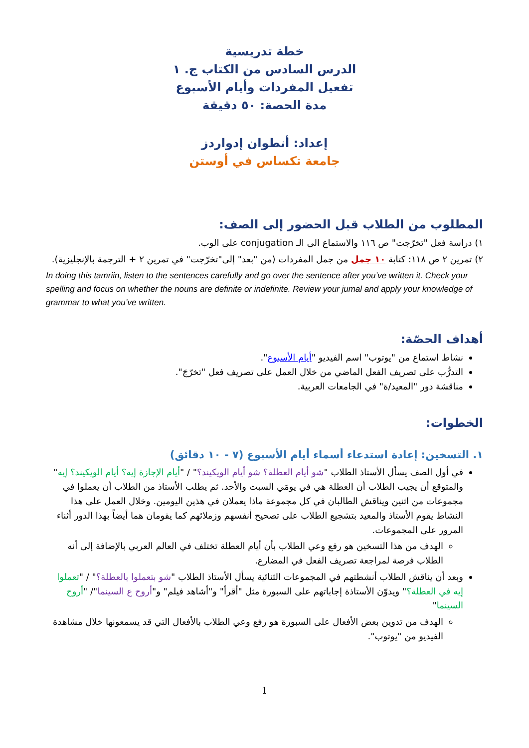خطة تدريسية
الدرس السادس من الكتاب ج. ١
تفعيل المفردات وأيام الأسبوع
مدة الحصة: ٥٠ دقيقة
إعداد: أنطوان إدواردز
جامعة تكساس في أوستن
المطلوب من الطلاب قبل الحضور إلى الصف:
١) دراسة فعل "تخرّجت" ص ١١٦ والاستماع الى الـ conjugation على الوب.
٢) تمرين ٢ ص ١١٨: كتابة ١٠ جمل من جمل المفردات (من "بعد" إلى"تخرّجت" في تمرين ٢ + الترجمة بالإنجليزية).
In doing this tamriin, listen to the sentences carefully and go over the sentence after you’ve written it. Check your spelling and focus on whether the nouns are definite or indefinite. Review your jumal and apply your knowledge of grammar to what you’ve written.
أهداف الحصّة:
نشاط استماع من "يوتوب" اسم الفيديو "أيام الأسبوع".
التدرُّب على تصريف الفعل الماضي من خلال العمل على تصريف فعل "تخرّجَ".
مناقشة دور "المعيد/ة" في الجامعات العربية.
الخطوات:
١. التسخين: إعادة استدعاء أسماء أيام الأسبوع (٧ - ١٠ دقائق)
في أول الصف يسأل الأستاذ الطلاب "شو أيام العطلة؟ شو أيام الويكيند؟" / "أيام الإجازة إيه؟ أيام الويكيند؟ إيه" والمتوقع أن يجيب الطلاب أن العطلة هي في يومَي السبت والأحد. ثم يطلب الأستاذ من الطلاب أن يعملوا في مجموعات من اثنين ويناقش الطالبان في كل مجموعة ماذا يعملان في هذين اليومين. وخلال العمل على هذا النشاط يقوم الأستاذ والمعيد بتشجيع الطلاب على تصحيح أنفسهم وزملائهم كما يقومان هما أيضاً بهذا الدور أثناء المرور على المجموعات.
الهدف من هذا التسخين هو رفع وعي الطلاب بأن أيام العطلة تختلف في العالم العربي بالإضافة إلى أنه الطلاب فرصة لمراجعة تصريف الفعل في المضارع.
وبعد أن يناقش الطلاب أنشطتهم في المجموعات الثنائية يسأل الأستاذ الطلاب "شو بتعملوا بالعطلة؟" / "تعملوا إيه في العطلة؟" ويدوّن الأستاذة إجاباتهم على السبورة مثل "أقرأ" و"أشاهد فيلم" و"أروح ع السينما"/ "أروح السينما"
الهدف من تدوين بعض الأفعال على السبورة هو رفع وعي الطلاب بالأفعال التي قد يسمعونها خلال مشاهدة الفيديو من "يوتوب".
1